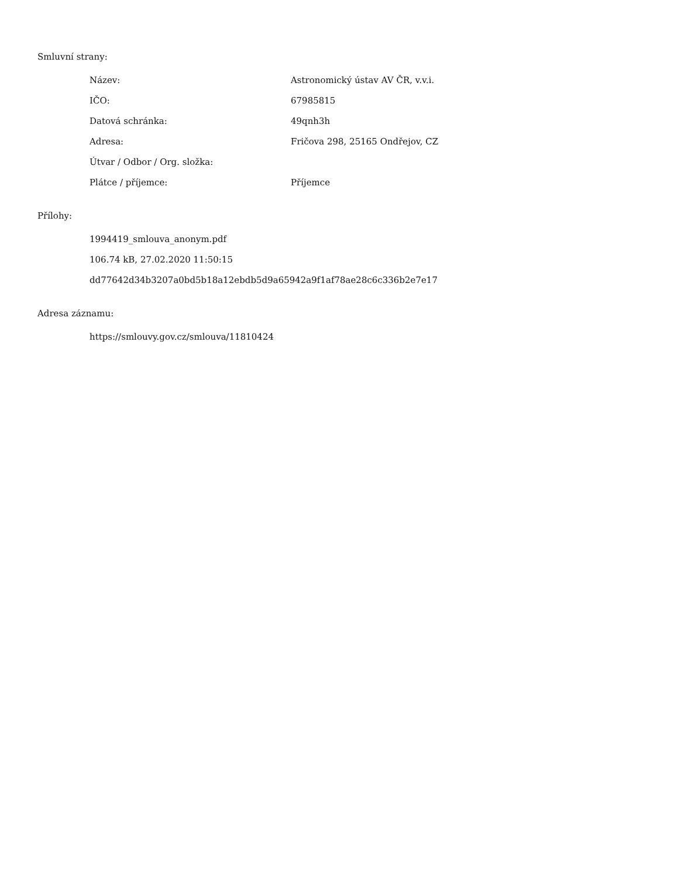Smluvní strany:
| Název: | Astronomický ústav AV ČR, v.v.i. |
| IČO: | 67985815 |
| Datová schránka: | 49qnh3h |
| Adresa: | Fričova 298, 25165 Ondřejov, CZ |
| Útvar / Odbor / Org. složka: | |
| Plátce / příjemce: | Příjemce |
Přílohy:
1994419_smlouva_anonym.pdf
106.74 kB, 27.02.2020 11:50:15
dd77642d34b3207a0bd5b18a12ebdb5d9a65942a9f1af78ae28c6c336b2e7e17
Adresa záznamu:
https://smlouvy.gov.cz/smlouva/11810424